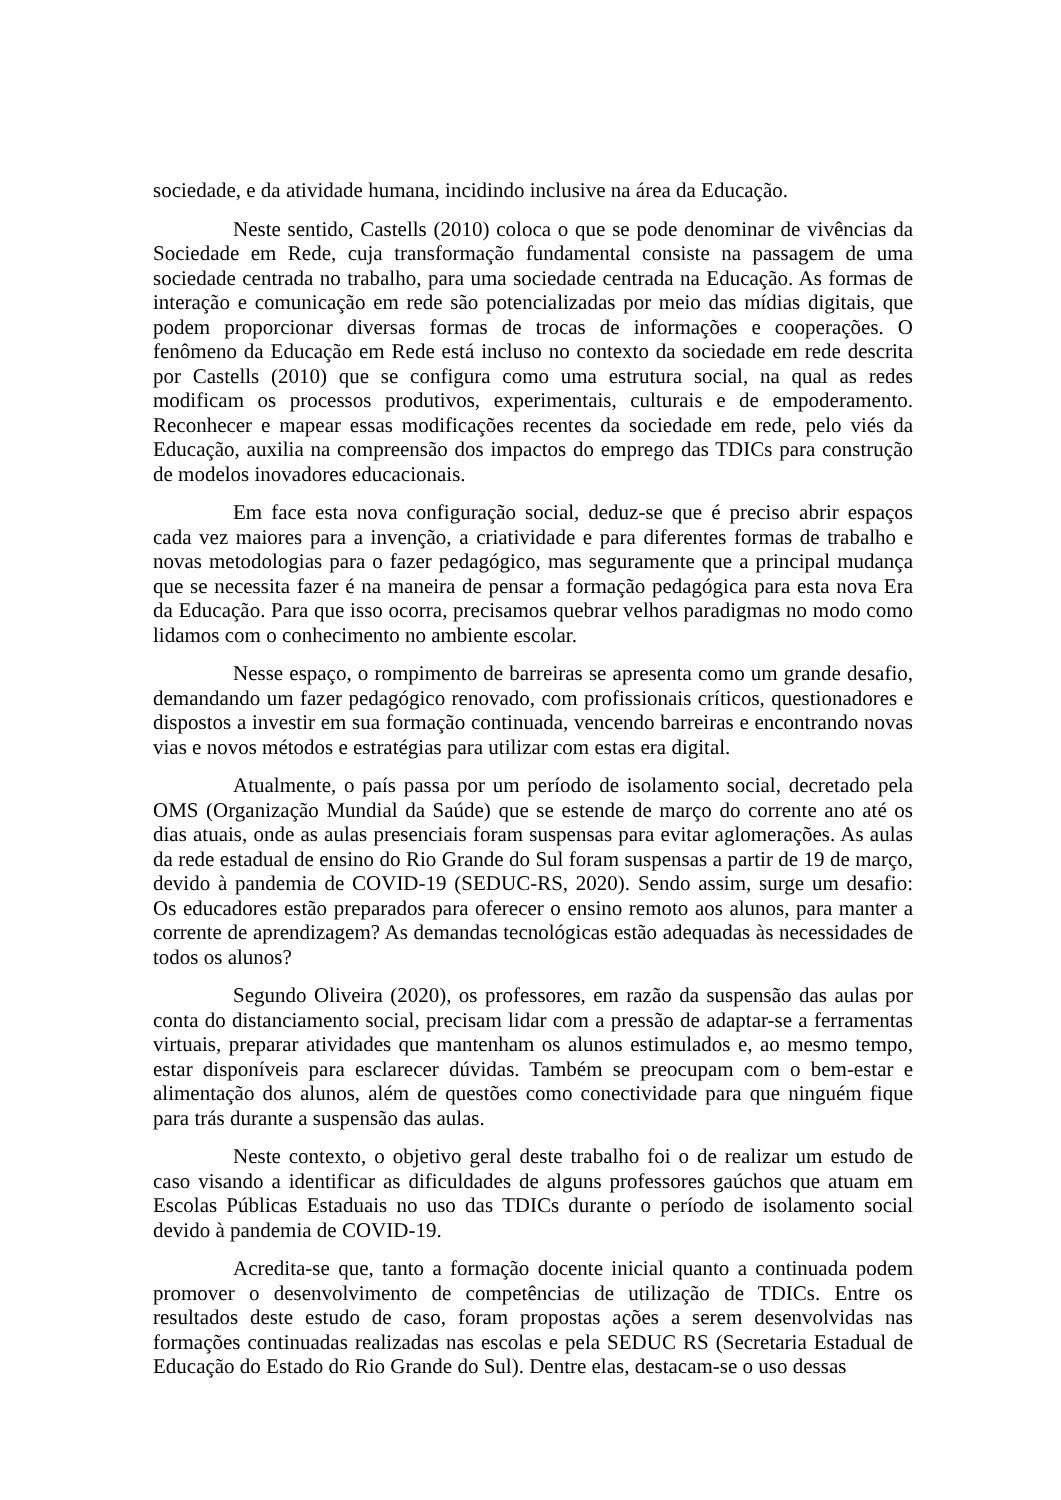sociedade, e da atividade humana, incidindo inclusive na área da Educação.
Neste sentido, Castells (2010) coloca o que se pode denominar de vivências da Sociedade em Rede, cuja transformação fundamental consiste na passagem de uma sociedade centrada no trabalho, para uma sociedade centrada na Educação. As formas de interação e comunicação em rede são potencializadas por meio das mídias digitais, que podem proporcionar diversas formas de trocas de informações e cooperações. O fenômeno da Educação em Rede está incluso no contexto da sociedade em rede descrita por Castells (2010) que se configura como uma estrutura social, na qual as redes modificam os processos produtivos, experimentais, culturais e de empoderamento. Reconhecer e mapear essas modificações recentes da sociedade em rede, pelo viés da Educação, auxilia na compreensão dos impactos do emprego das TDICs para construção de modelos inovadores educacionais.
Em face esta nova configuração social, deduz-se que é preciso abrir espaços cada vez maiores para a invenção, a criatividade e para diferentes formas de trabalho e novas metodologias para o fazer pedagógico, mas seguramente que a principal mudança que se necessita fazer é na maneira de pensar a formação pedagógica para esta nova Era da Educação. Para que isso ocorra, precisamos quebrar velhos paradigmas no modo como lidamos com o conhecimento no ambiente escolar.
Nesse espaço, o rompimento de barreiras se apresenta como um grande desafio, demandando um fazer pedagógico renovado, com profissionais críticos, questionadores e dispostos a investir em sua formação continuada, vencendo barreiras e encontrando novas vias e novos métodos e estratégias para utilizar com estas era digital.
Atualmente, o país passa por um período de isolamento social, decretado pela OMS (Organização Mundial da Saúde) que se estende de março do corrente ano até os dias atuais, onde as aulas presenciais foram suspensas para evitar aglomerações. As aulas da rede estadual de ensino do Rio Grande do Sul foram suspensas a partir de 19 de março, devido à pandemia de COVID-19 (SEDUC-RS, 2020). Sendo assim, surge um desafio: Os educadores estão preparados para oferecer o ensino remoto aos alunos, para manter a corrente de aprendizagem? As demandas tecnológicas estão adequadas às necessidades de todos os alunos?
Segundo Oliveira (2020), os professores, em razão da suspensão das aulas por conta do distanciamento social, precisam lidar com a pressão de adaptar-se a ferramentas virtuais, preparar atividades que mantenham os alunos estimulados e, ao mesmo tempo, estar disponíveis para esclarecer dúvidas. Também se preocupam com o bem-estar e alimentação dos alunos, além de questões como conectividade para que ninguém fique para trás durante a suspensão das aulas.
Neste contexto, o objetivo geral deste trabalho foi o de realizar um estudo de caso visando a identificar as dificuldades de alguns professores gaúchos que atuam em Escolas Públicas Estaduais no uso das TDICs durante o período de isolamento social devido à pandemia de COVID-19.
Acredita-se que, tanto a formação docente inicial quanto a continuada podem promover o desenvolvimento de competências de utilização de TDICs. Entre os resultados deste estudo de caso, foram propostas ações a serem desenvolvidas nas formações continuadas realizadas nas escolas e pela SEDUC RS (Secretaria Estadual de Educação do Estado do Rio Grande do Sul). Dentre elas, destacam-se o uso dessas